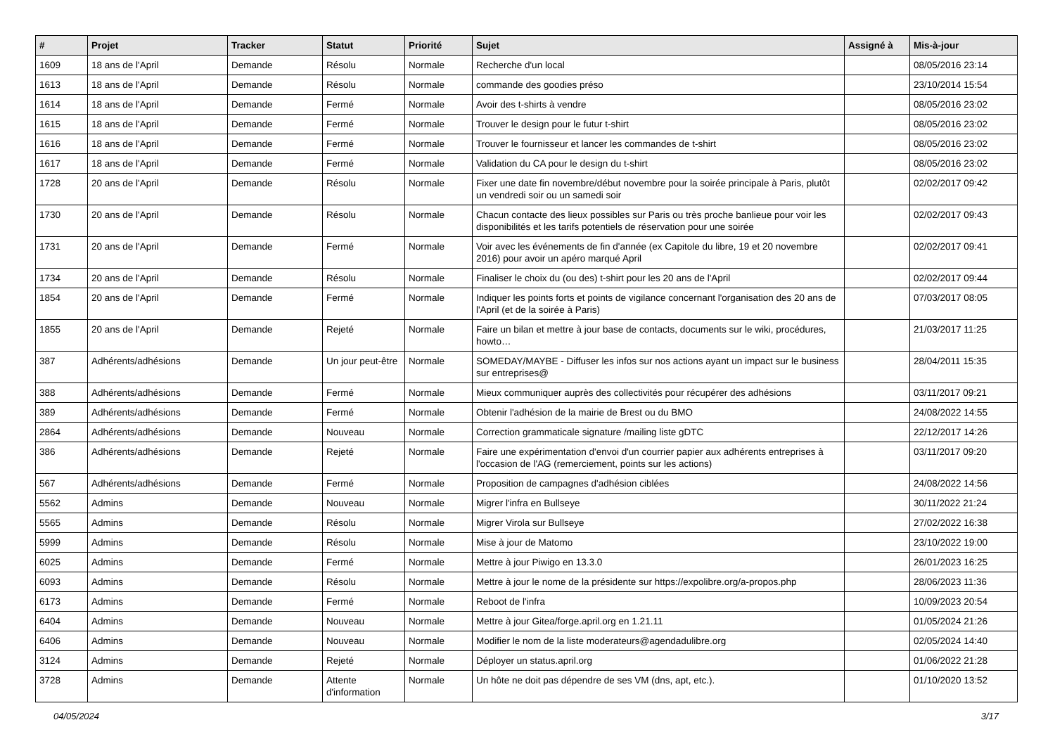| # | Projet | Tracker | Statut | Priorité | Sujet | Assigné à | Mis-à-jour |
| --- | --- | --- | --- | --- | --- | --- | --- |
| 1609 | 18 ans de l'April | Demande | Résolu | Normale | Recherche d'un local | | 08/05/2016 23:14 |
| 1613 | 18 ans de l'April | Demande | Résolu | Normale | commande des goodies préso | | 23/10/2014 15:54 |
| 1614 | 18 ans de l'April | Demande | Fermé | Normale | Avoir des t-shirts à vendre | | 08/05/2016 23:02 |
| 1615 | 18 ans de l'April | Demande | Fermé | Normale | Trouver le design pour le futur t-shirt | | 08/05/2016 23:02 |
| 1616 | 18 ans de l'April | Demande | Fermé | Normale | Trouver le fournisseur et lancer les commandes de t-shirt | | 08/05/2016 23:02 |
| 1617 | 18 ans de l'April | Demande | Fermé | Normale | Validation du CA pour le design du t-shirt | | 08/05/2016 23:02 |
| 1728 | 20 ans de l'April | Demande | Résolu | Normale | Fixer une date fin novembre/début novembre pour la soirée principale à Paris, plutôt un vendredi soir ou un samedi soir | | 02/02/2017 09:42 |
| 1730 | 20 ans de l'April | Demande | Résolu | Normale | Chacun contacte des lieux possibles sur Paris ou très proche banlieue pour voir les disponibilités et les tarifs potentiels de réservation pour une soirée | | 02/02/2017 09:43 |
| 1731 | 20 ans de l'April | Demande | Fermé | Normale | Voir avec les événements de fin d'année (ex Capitole du libre, 19 et 20 novembre 2016) pour avoir un apéro marqué April | | 02/02/2017 09:41 |
| 1734 | 20 ans de l'April | Demande | Résolu | Normale | Finaliser le choix du (ou des) t-shirt pour les 20 ans de l'April | | 02/02/2017 09:44 |
| 1854 | 20 ans de l'April | Demande | Fermé | Normale | Indiquer les points forts et points de vigilance concernant l'organisation des 20 ans de l'April (et de la soirée à Paris) | | 07/03/2017 08:05 |
| 1855 | 20 ans de l'April | Demande | Rejeté | Normale | Faire un bilan et mettre à jour base de contacts, documents sur le wiki, procédures, howto… | | 21/03/2017 11:25 |
| 387 | Adhérents/adhésions | Demande | Un jour peut-être | Normale | SOMEDAY/MAYBE - Diffuser les infos sur nos actions ayant un impact sur le business sur entreprises@ | | 28/04/2011 15:35 |
| 388 | Adhérents/adhésions | Demande | Fermé | Normale | Mieux communiquer auprès des collectivités pour récupérer des adhésions | | 03/11/2017 09:21 |
| 389 | Adhérents/adhésions | Demande | Fermé | Normale | Obtenir l'adhésion de la mairie de Brest ou du BMO | | 24/08/2022 14:55 |
| 2864 | Adhérents/adhésions | Demande | Nouveau | Normale | Correction grammaticale signature /mailing liste gDTC | | 22/12/2017 14:26 |
| 386 | Adhérents/adhésions | Demande | Rejeté | Normale | Faire une expérimentation d'envoi d'un courrier papier aux adhérents entreprises à l'occasion de l'AG (remerciement, points sur les actions) | | 03/11/2017 09:20 |
| 567 | Adhérents/adhésions | Demande | Fermé | Normale | Proposition de campagnes d'adhésion ciblées | | 24/08/2022 14:56 |
| 5562 | Admins | Demande | Nouveau | Normale | Migrer l'infra en Bullseye | | 30/11/2022 21:24 |
| 5565 | Admins | Demande | Résolu | Normale | Migrer Virola sur Bullseye | | 27/02/2022 16:38 |
| 5999 | Admins | Demande | Résolu | Normale | Mise à jour de Matomo | | 23/10/2022 19:00 |
| 6025 | Admins | Demande | Fermé | Normale | Mettre à jour Piwigo en 13.3.0 | | 26/01/2023 16:25 |
| 6093 | Admins | Demande | Résolu | Normale | Mettre à jour le nome de la présidente sur https://expolibre.org/a-propos.php | | 28/06/2023 11:36 |
| 6173 | Admins | Demande | Fermé | Normale | Reboot de l'infra | | 10/09/2023 20:54 |
| 6404 | Admins | Demande | Nouveau | Normale | Mettre à jour Gitea/forge.april.org en 1.21.11 | | 01/05/2024 21:26 |
| 6406 | Admins | Demande | Nouveau | Normale | Modifier le nom de la liste moderateurs@agendadulibre.org | | 02/05/2024 14:40 |
| 3124 | Admins | Demande | Rejeté | Normale | Déployer un status.april.org | | 01/06/2022 21:28 |
| 3728 | Admins | Demande | Attente d'information | Normale | Un hôte ne doit pas dépendre de ses VM (dns, apt, etc.). | | 01/10/2020 13:52 |
04/05/2024 3/17